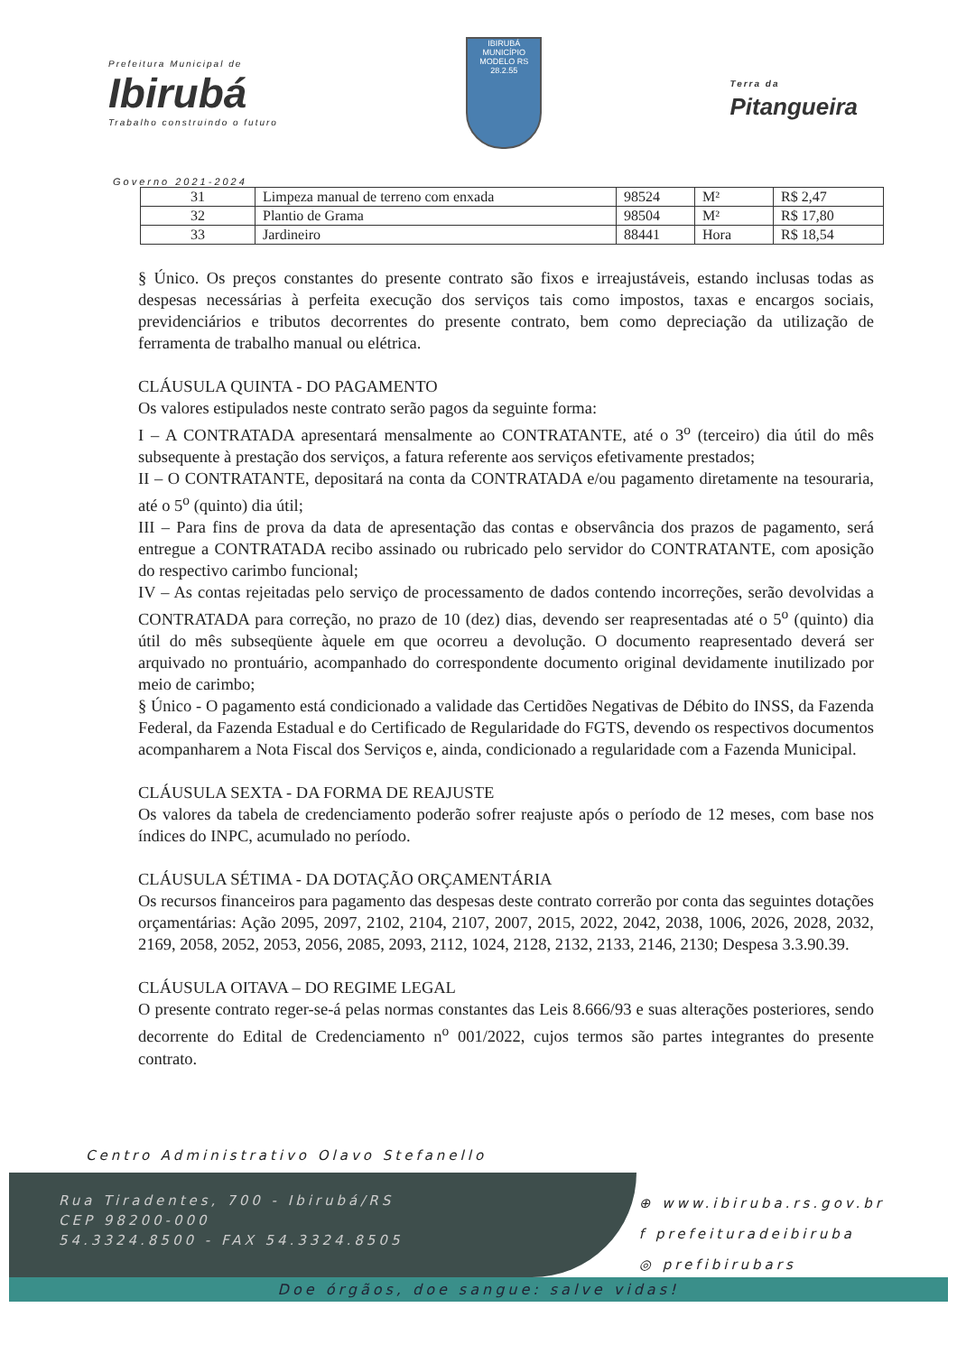Prefeitura Municipal de
Ibirubá
Trabalho construindo o futuro
IBIRUBÁ
MUNICÍPIO MODELO RS
28.2.55
Terra da
Pitangueira
Governo 2021-2024
| 31 | Limpeza manual de terreno com enxada | 98524 | M² | R$ 2,47 |
| 32 | Plantio de Grama | 98504 | M² | R$ 17,80 |
| 33 | Jardineiro | 88441 | Hora | R$ 18,54 |
§ Único. Os preços constantes do presente contrato são fixos e irreajustáveis, estando inclusas todas as despesas necessárias à perfeita execução dos serviços tais como impostos, taxas e encargos sociais, previdenciários e tributos decorrentes do presente contrato, bem como depreciação da utilização de ferramenta de trabalho manual ou elétrica.
CLÁUSULA QUINTA - DO PAGAMENTO
Os valores estipulados neste contrato serão pagos da seguinte forma:
I – A CONTRATADA apresentará mensalmente ao CONTRATANTE, até o 3<sup>o</sup> (terceiro) dia útil do mês subsequente à prestação dos serviços, a fatura referente aos serviços efetivamente prestados;
II – O CONTRATANTE, depositará na conta da CONTRATADA e/ou pagamento diretamente na tesouraria, até o 5<sup>o</sup> (quinto) dia útil;
III – Para fins de prova da data de apresentação das contas e observância dos prazos de pagamento, será entregue a CONTRATADA recibo assinado ou rubricado pelo servidor do CONTRATANTE, com aposição do respectivo carimbo funcional;
IV – As contas rejeitadas pelo serviço de processamento de dados contendo incorreções, serão devolvidas a CONTRATADA para correção, no prazo de 10 (dez) dias, devendo ser reapresentadas até o 5<sup>o</sup> (quinto) dia útil do mês subseqüente àquele em que ocorreu a devolução. O documento reapresentado deverá ser arquivado no prontuário, acompanhado do correspondente documento original devidamente inutilizado por meio de carimbo;
§ Único - O pagamento está condicionado a validade das Certidões Negativas de Débito do INSS, da Fazenda Federal, da Fazenda Estadual e do Certificado de Regularidade do FGTS, devendo os respectivos documentos acompanharem a Nota Fiscal dos Serviços e, ainda, condicionado a regularidade com a Fazenda Municipal.
CLÁUSULA SEXTA - DA FORMA DE REAJUSTE
Os valores da tabela de credenciamento poderão sofrer reajuste após o período de 12 meses, com base nos índices do INPC, acumulado no período.
CLÁUSULA SÉTIMA - DA DOTAÇÃO ORÇAMENTÁRIA
Os recursos financeiros para pagamento das despesas deste contrato correrão por conta das seguintes dotações orçamentárias: Ação 2095, 2097, 2102, 2104, 2107, 2007, 2015, 2022, 2042, 2038, 1006, 2026, 2028, 2032, 2169, 2058, 2052, 2053, 2056, 2085, 2093, 2112, 1024, 2128, 2132, 2133, 2146, 2130; Despesa 3.3.90.39.
CLÁUSULA OITAVA – DO REGIME LEGAL
O presente contrato reger-se-á pelas normas constantes das Leis 8.666/93 e suas alterações posteriores, sendo decorrente do Edital de Credenciamento n<sup>o</sup> 001/2022, cujos termos são partes integrantes do presente contrato.
Centro Administrativo Olavo Stefanello
Rua Tiradentes, 700 - Ibirubá/RS
CEP 98200-000
54.3324.8500 - FAX 54.3324.8505
⊕ www.ibiruba.rs.gov.br
f prefeituradeibiruba
◎ prefibirubars
Doe órgãos, doe sangue: salve vidas!